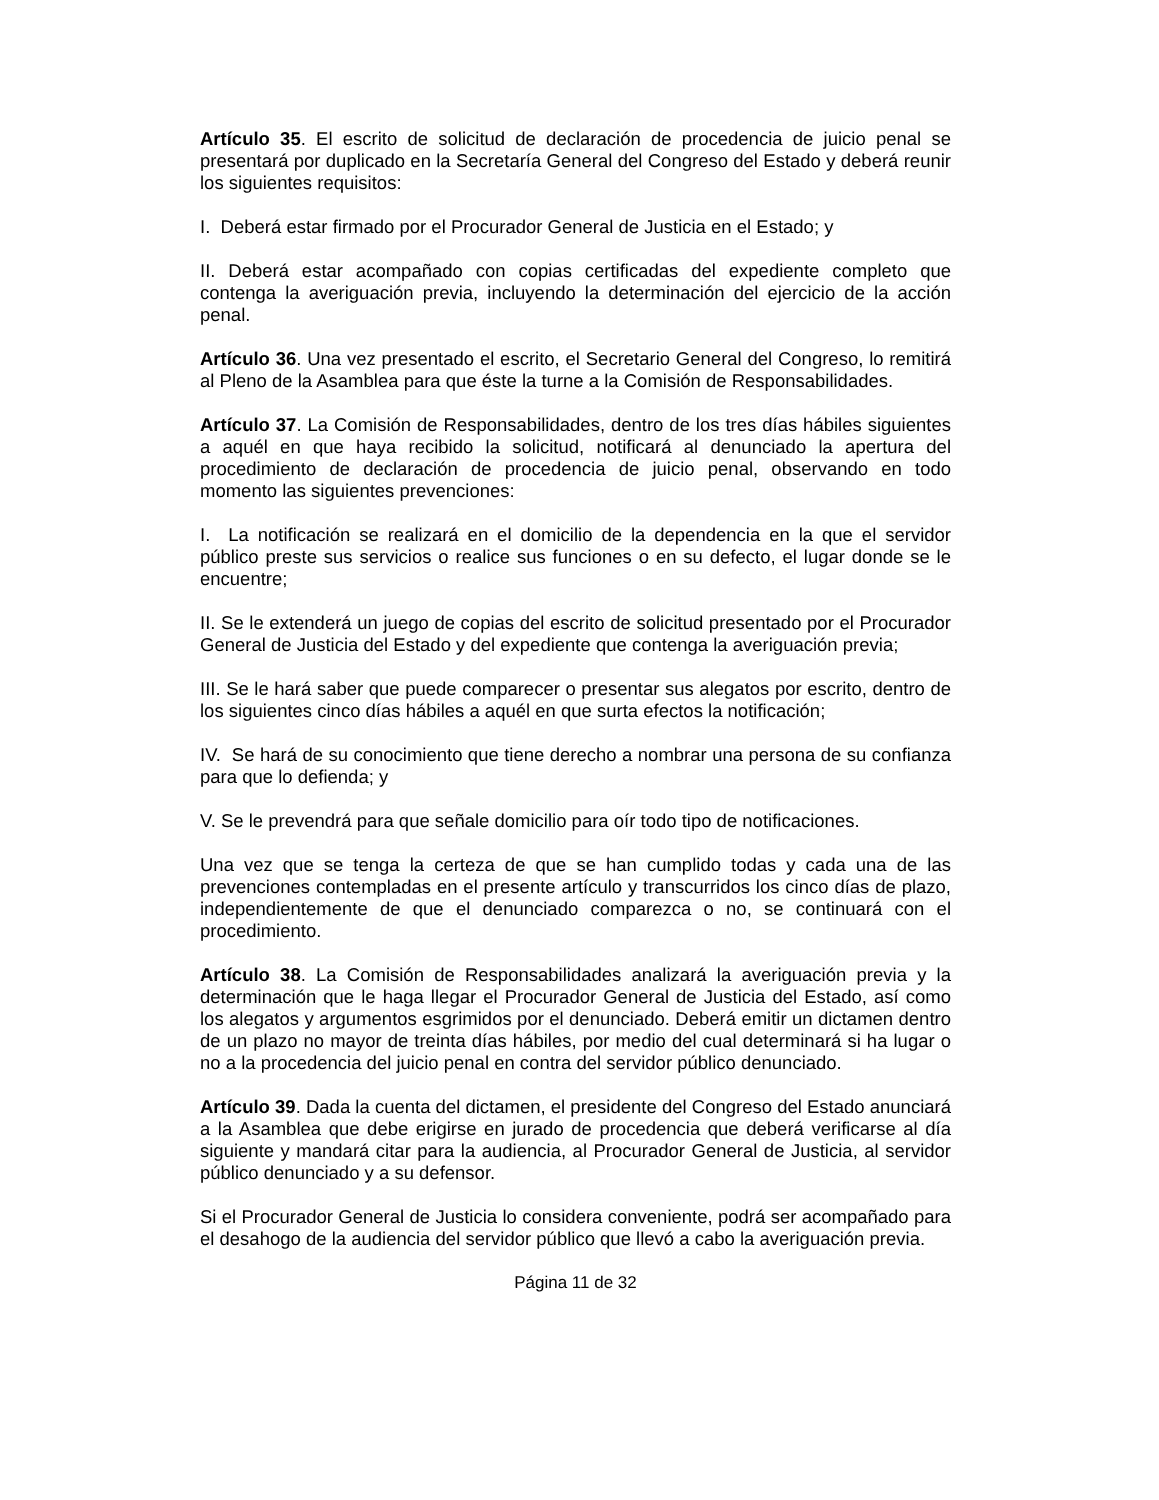Artículo 35. El escrito de solicitud de declaración de procedencia de juicio penal se presentará por duplicado en la Secretaría General del Congreso del Estado y deberá reunir los siguientes requisitos:
I. Deberá estar firmado por el Procurador General de Justicia en el Estado; y
II. Deberá estar acompañado con copias certificadas del expediente completo que contenga la averiguación previa, incluyendo la determinación del ejercicio de la acción penal.
Artículo 36. Una vez presentado el escrito, el Secretario General del Congreso, lo remitirá al Pleno de la Asamblea para que éste la turne a la Comisión de Responsabilidades.
Artículo 37. La Comisión de Responsabilidades, dentro de los tres días hábiles siguientes a aquél en que haya recibido la solicitud, notificará al denunciado la apertura del procedimiento de declaración de procedencia de juicio penal, observando en todo momento las siguientes prevenciones:
I. La notificación se realizará en el domicilio de la dependencia en la que el servidor público preste sus servicios o realice sus funciones o en su defecto, el lugar donde se le encuentre;
II. Se le extenderá un juego de copias del escrito de solicitud presentado por el Procurador General de Justicia del Estado y del expediente que contenga la averiguación previa;
III. Se le hará saber que puede comparecer o presentar sus alegatos por escrito, dentro de los siguientes cinco días hábiles a aquél en que surta efectos la notificación;
IV. Se hará de su conocimiento que tiene derecho a nombrar una persona de su confianza para que lo defienda; y
V. Se le prevendrá para que señale domicilio para oír todo tipo de notificaciones.
Una vez que se tenga la certeza de que se han cumplido todas y cada una de las prevenciones contempladas en el presente artículo y transcurridos los cinco días de plazo, independientemente de que el denunciado comparezca o no, se continuará con el procedimiento.
Artículo 38. La Comisión de Responsabilidades analizará la averiguación previa y la determinación que le haga llegar el Procurador General de Justicia del Estado, así como los alegatos y argumentos esgrimidos por el denunciado. Deberá emitir un dictamen dentro de un plazo no mayor de treinta días hábiles, por medio del cual determinará si ha lugar o no a la procedencia del juicio penal en contra del servidor público denunciado.
Artículo 39. Dada la cuenta del dictamen, el presidente del Congreso del Estado anunciará a la Asamblea que debe erigirse en jurado de procedencia que deberá verificarse al día siguiente y mandará citar para la audiencia, al Procurador General de Justicia, al servidor público denunciado y a su defensor.
Si el Procurador General de Justicia lo considera conveniente, podrá ser acompañado para el desahogo de la audiencia del servidor público que llevó a cabo la averiguación previa.
Página 11 de 32